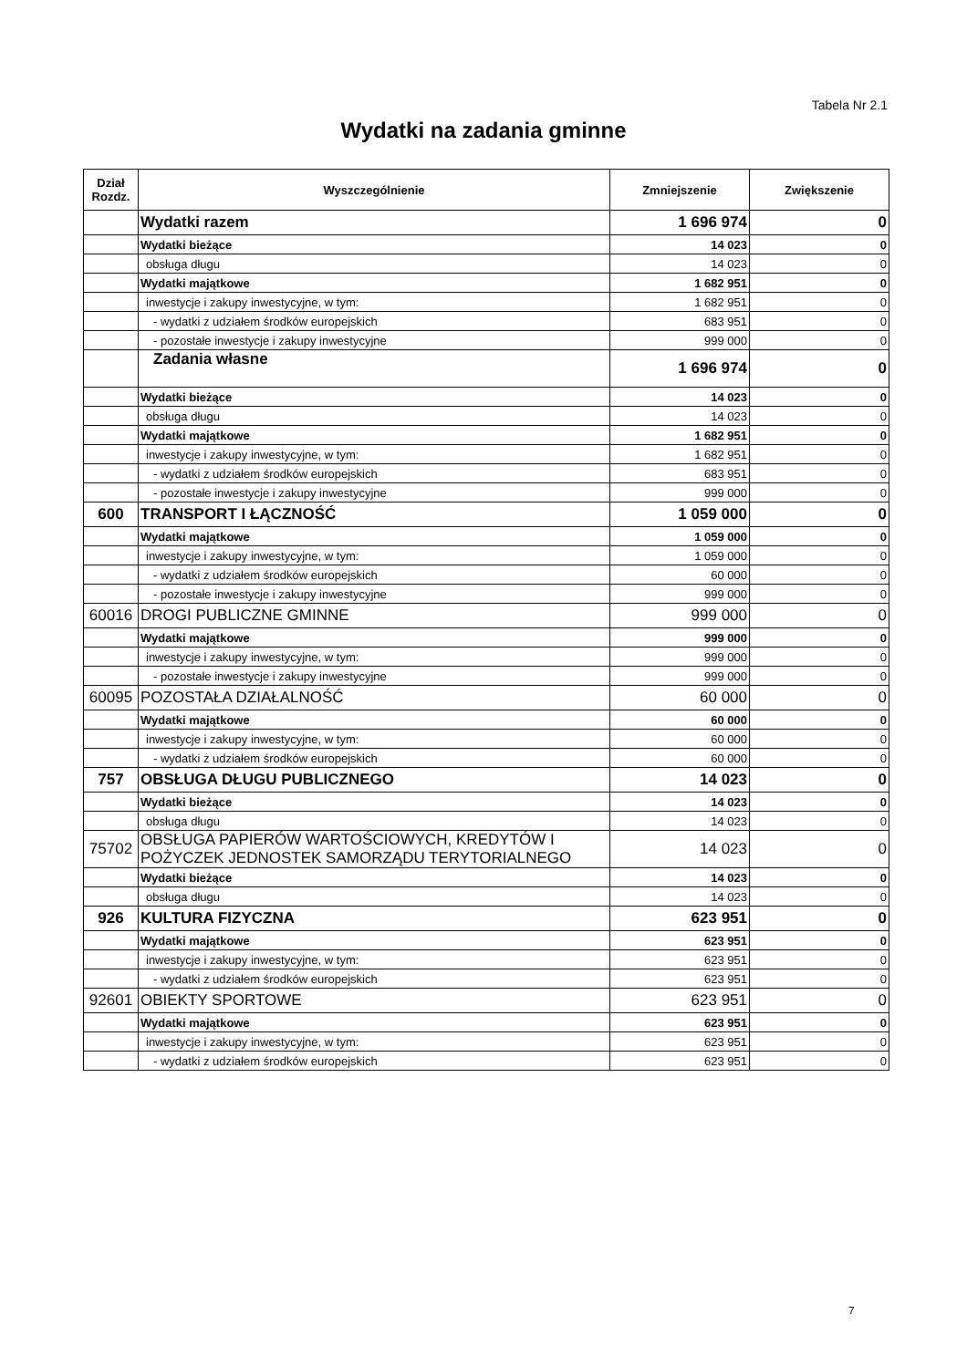Tabela Nr 2.1
Wydatki na zadania gminne
| Dział Rozdz. | Wyszczególnienie | Zmniejszenie | Zwiększenie |
| --- | --- | --- | --- |
| | Wydatki razem | 1 696 974 | 0 |
| | Wydatki bieżące | 14 023 | 0 |
| | obsługa długu | 14 023 | 0 |
| | Wydatki majątkowe | 1 682 951 | 0 |
| | inwestycje i zakupy inwestycyjne, w tym: | 1 682 951 | 0 |
| | - wydatki z udziałem środków europejskich | 683 951 | 0 |
| | - pozostałe inwestycje i zakupy inwestycyjne | 999 000 | 0 |
| | Zadania własne | 1 696 974 | 0 |
| | Wydatki bieżące | 14 023 | 0 |
| | obsługa długu | 14 023 | 0 |
| | Wydatki majątkowe | 1 682 951 | 0 |
| | inwestycje i zakupy inwestycyjne, w tym: | 1 682 951 | 0 |
| | - wydatki z udziałem środków europejskich | 683 951 | 0 |
| | - pozostałe inwestycje i zakupy inwestycyjne | 999 000 | 0 |
| 600 | TRANSPORT I ŁĄCZNOŚĆ | 1 059 000 | 0 |
| | Wydatki majątkowe | 1 059 000 | 0 |
| | inwestycje i zakupy inwestycyjne, w tym: | 1 059 000 | 0 |
| | - wydatki z udziałem środków europejskich | 60 000 | 0 |
| | - pozostałe inwestycje i zakupy inwestycyjne | 999 000 | 0 |
| 60016 | DROGI PUBLICZNE GMINNE | 999 000 | 0 |
| | Wydatki majątkowe | 999 000 | 0 |
| | inwestycje i zakupy inwestycyjne, w tym: | 999 000 | 0 |
| | - pozostałe inwestycje i zakupy inwestycyjne | 999 000 | 0 |
| 60095 | POZOSTAŁA DZIAŁALNOŚĆ | 60 000 | 0 |
| | Wydatki majątkowe | 60 000 | 0 |
| | inwestycje i zakupy inwestycyjne, w tym: | 60 000 | 0 |
| | - wydatki z udziałem środków europejskich | 60 000 | 0 |
| 757 | OBSŁUGA DŁUGU PUBLICZNEGO | 14 023 | 0 |
| | Wydatki bieżące | 14 023 | 0 |
| | obsługa długu | 14 023 | 0 |
| 75702 | OBSŁUGA PAPIERÓW WARTOŚCIOWYCH, KREDYTÓW I POŻYCZEK JEDNOSTEK SAMORZĄDU TERYTORIALNEGO | 14 023 | 0 |
| | Wydatki bieżące | 14 023 | 0 |
| | obsługa długu | 14 023 | 0 |
| 926 | KULTURA FIZYCZNA | 623 951 | 0 |
| | Wydatki majątkowe | 623 951 | 0 |
| | inwestycje i zakupy inwestycyjne, w tym: | 623 951 | 0 |
| | - wydatki z udziałem środków europejskich | 623 951 | 0 |
| 92601 | OBIEKTY SPORTOWE | 623 951 | 0 |
| | Wydatki majątkowe | 623 951 | 0 |
| | inwestycje i zakupy inwestycyjne, w tym: | 623 951 | 0 |
| | - wydatki z udziałem środków europejskich | 623 951 | 0 |
7